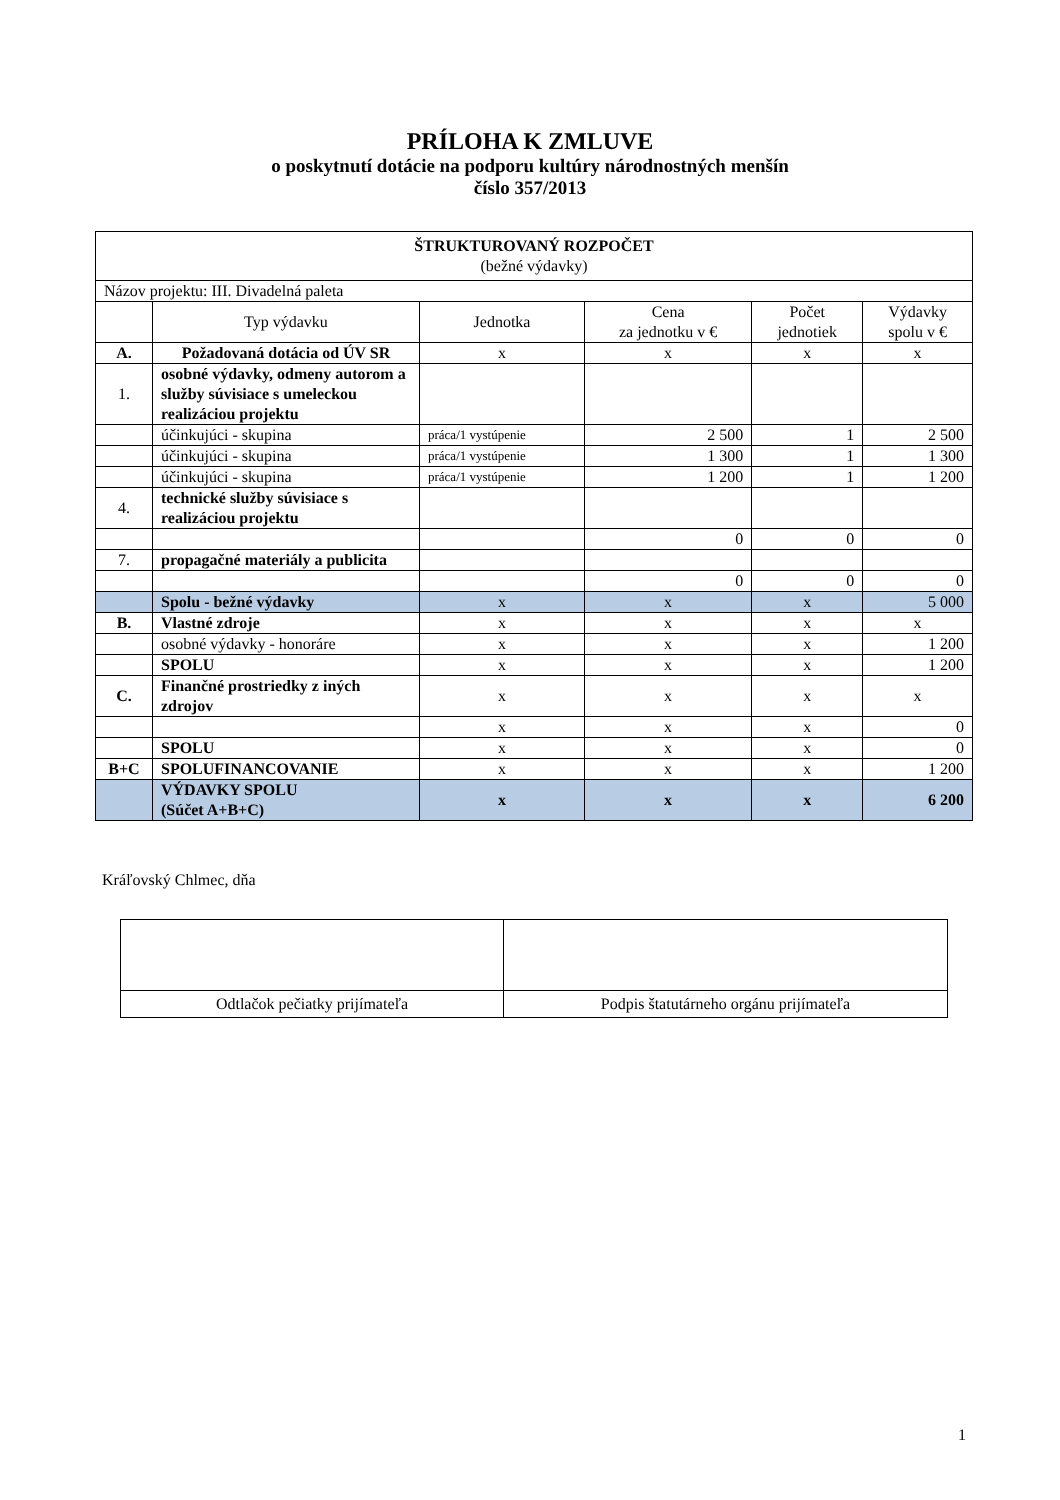PRÍLOHA K ZMLUVE
o poskytnutí dotácie na podporu kultúry národnostných menšín
číslo 357/2013
| ŠTRUKTUROVANÝ ROZPOČET (bežné výdavky) | | | | | |
| Názov projektu: III. Divadelná paleta | | | | | |
| | Typ výdavku | Jednotka | Cena za jednotku v € | Počet jednotiek | Výdavky spolu v € |
| A. | Požadovaná dotácia od ÚV SR | x | x | x | x |
| 1. | osobné výdavky, odmeny autorom a služby súvisiace s umeleckou realizáciou projektu | | | | |
| | účinkujúci - skupina | práca/1 vystúpenie | 2 500 | 1 | 2 500 |
| | účinkujúci - skupina | práca/1 vystúpenie | 1 300 | 1 | 1 300 |
| | účinkujúci - skupina | práca/1 vystúpenie | 1 200 | 1 | 1 200 |
| 4. | technické služby súvisiace s realizáciou projektu | | | | |
| | | | 0 | 0 | 0 |
| 7. | propagačné materiály a publicita | | | | |
| | | | 0 | 0 | 0 |
| | Spolu - bežné výdavky | x | x | x | 5 000 |
| B. | Vlastné zdroje | x | x | x | x |
| | osobné výdavky - honoráre | x | x | x | 1 200 |
| | SPOLU | x | x | x | 1 200 |
| C. | Finančné prostriedky z iných zdrojov | x | x | x | x |
| | | x | x | x | 0 |
| | SPOLU | x | x | x | 0 |
| B+C | SPOLUFINANCOVANIE | x | x | x | 1 200 |
| | VÝDAVKY SPOLU (Súčet A+B+C) | x | x | x | 6 200 |
Kráľovský Chlmec, dňa
| Odtlačok pečiatky prijímateľa | Podpis štatutárneho orgánu prijímateľa |
1